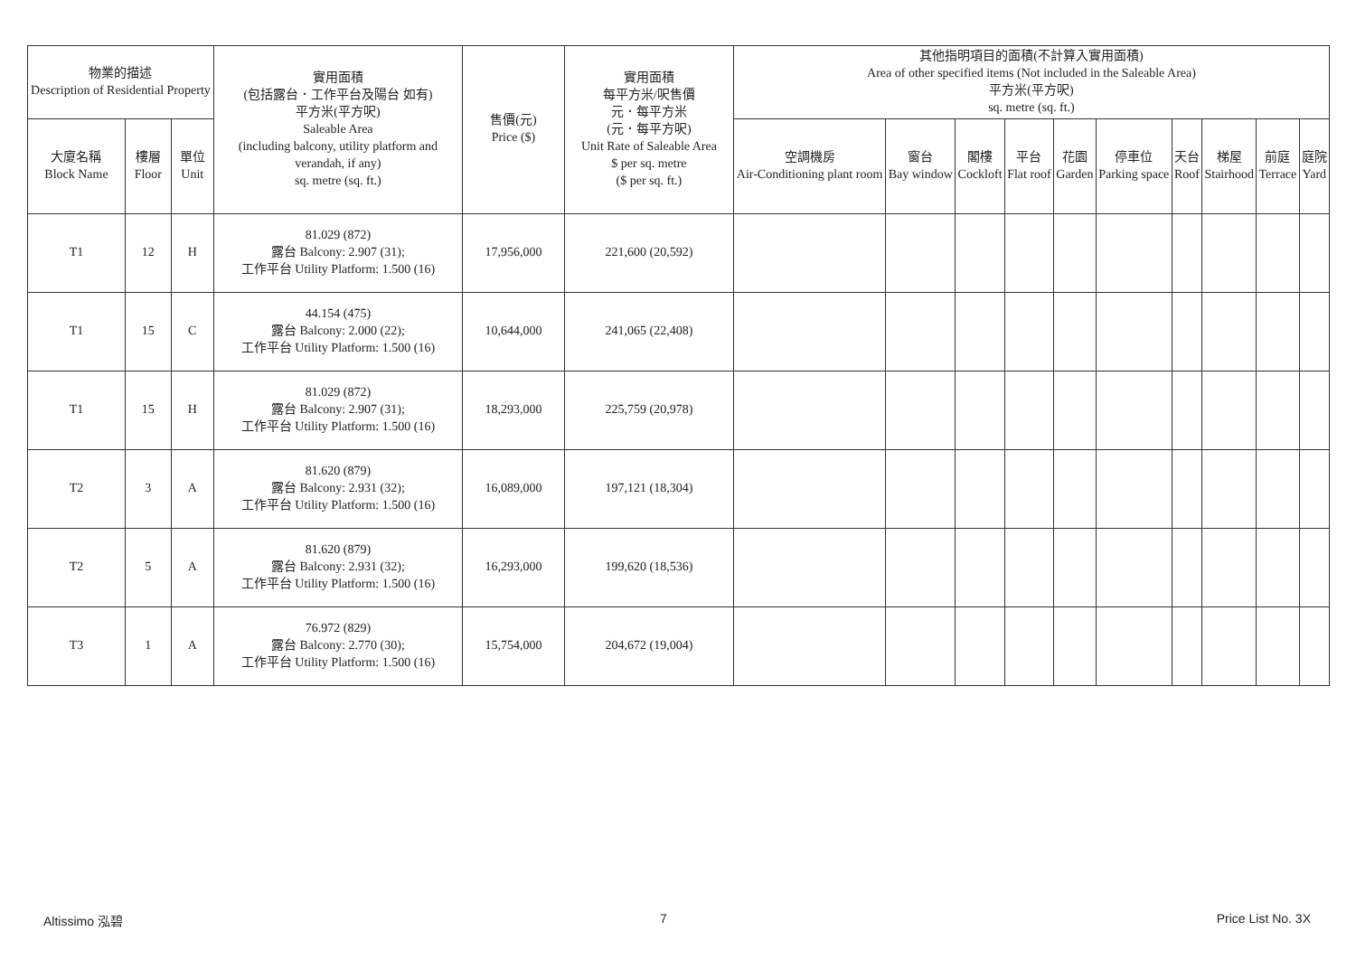| 物業的描述 Description of Residential Property | | | 實用面積 (包括露台．工作平台及陽台 如有) 平方米(平方呎) Saleable Area (including balcony, utility platform and verandah, if any) sq. metre (sq. ft.) | 售價(元) Price ($) | 實用面積 每平方米/呎售價 元．每平方米 (元．每平方呎) Unit Rate of Saleable Area $ per sq. metre ($ per sq. ft.) | 其他指明項目的面積(不計算入實用面積) Area of other specified items (Not included in the Saleable Area) 平方米(平方呎) sq. metre (sq. ft.) | | | | | | | | | |
| --- | --- | --- | --- | --- | --- | --- | --- | --- | --- | --- | --- | --- | --- | --- | --- |
| 大廈名稱 Block Name | 樓層 Floor | 單位 Unit | | | | 空調機房 Air-Conditioning plant room | 窗台 Bay window | 閣樓 Cockloft | 平台 Flat roof | 花園 Garden | 停車位 Parking space | 天台 Roof | 梯屋 Stairhood | 前庭 Terrace | 庭院 Yard |
| T1 | 12 | H | 81.029 (872) 露台 Balcony: 2.907 (31); 工作平台 Utility Platform: 1.500 (16) | 17,956,000 | 221,600 (20,592) | | | | | | | | | | |
| T1 | 15 | C | 44.154 (475) 露台 Balcony: 2.000 (22); 工作平台 Utility Platform: 1.500 (16) | 10,644,000 | 241,065 (22,408) | | | | | | | | | | |
| T1 | 15 | H | 81.029 (872) 露台 Balcony: 2.907 (31); 工作平台 Utility Platform: 1.500 (16) | 18,293,000 | 225,759 (20,978) | | | | | | | | | | |
| T2 | 3 | A | 81.620 (879) 露台 Balcony: 2.931 (32); 工作平台 Utility Platform: 1.500 (16) | 16,089,000 | 197,121 (18,304) | | | | | | | | | | |
| T2 | 5 | A | 81.620 (879) 露台 Balcony: 2.931 (32); 工作平台 Utility Platform: 1.500 (16) | 16,293,000 | 199,620 (18,536) | | | | | | | | | | |
| T3 | 1 | A | 76.972 (829) 露台 Balcony: 2.770 (30); 工作平台 Utility Platform: 1.500 (16) | 15,754,000 | 204,672 (19,004) | | | | | | | | | | |
Altissimo 泓碧 7 Price List No. 3X